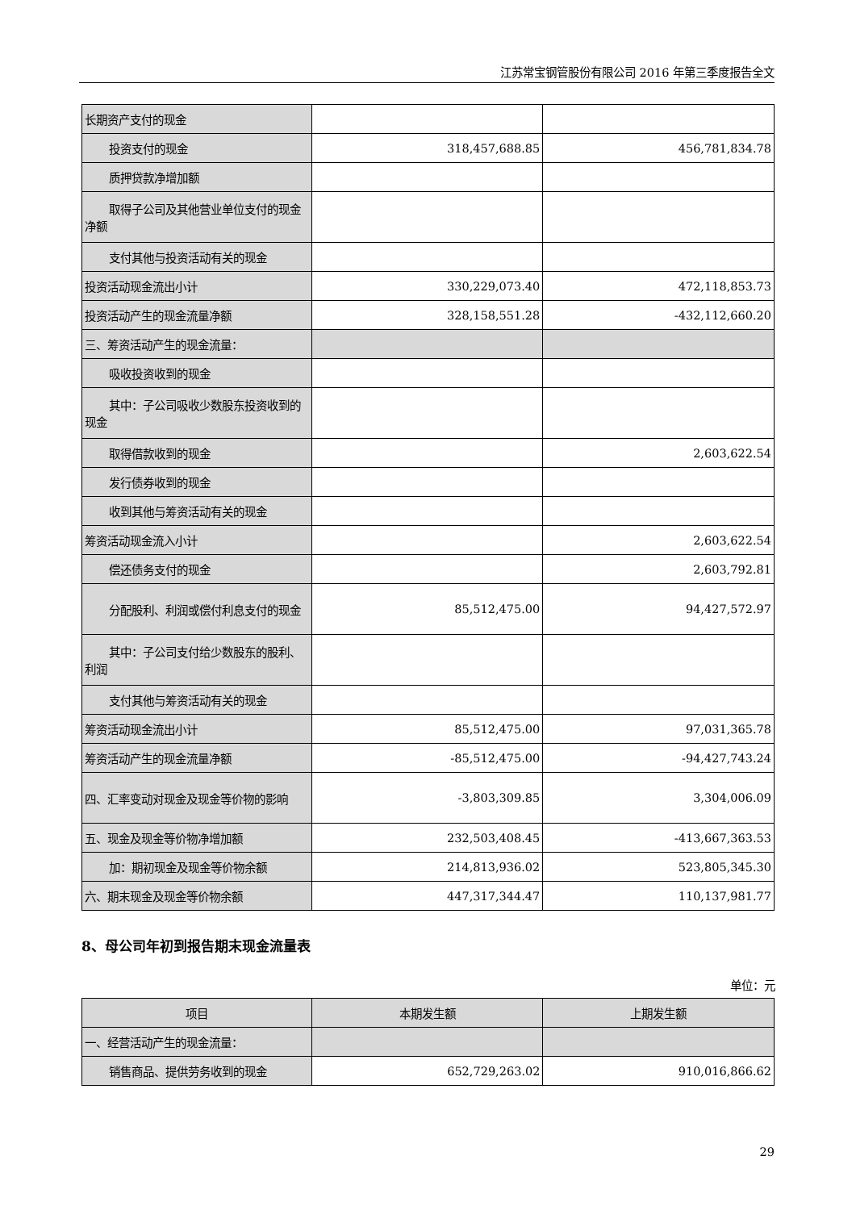江苏常宝钢管股份有限公司 2016 年第三季度报告全文
| 长期资产支付的现金 | | |
| 投资支付的现金 | 318,457,688.85 | 456,781,834.78 |
| 质押贷款净增加额 | | |
| 取得子公司及其他营业单位支付 的现金净额 | | |
| 支付其他与投资活动有关的现金 | | |
| 投资活动现金流出小计 | 330,229,073.40 | 472,118,853.73 |
| 投资活动产生的现金流量净额 | 328,158,551.28 | -432,112,660.20 |
| 三、筹资活动产生的现金流量： | | |
| 吸收投资收到的现金 | | |
| 其中：子公司吸收少数股东投资 收到的现金 | | |
| 取得借款收到的现金 | | 2,603,622.54 |
| 发行债券收到的现金 | | |
| 收到其他与筹资活动有关的现金 | | |
| 筹资活动现金流入小计 | | 2,603,622.54 |
| 偿还债务支付的现金 | | 2,603,792.81 |
| 分配股利、利润或偿付利息支付 的现金 | 85,512,475.00 | 94,427,572.97 |
| 其中：子公司支付给少数股东的 股利、利润 | | |
| 支付其他与筹资活动有关的现金 | | |
| 筹资活动现金流出小计 | 85,512,475.00 | 97,031,365.78 |
| 筹资活动产生的现金流量净额 | -85,512,475.00 | -94,427,743.24 |
| 四、汇率变动对现金及现金等价物的影响 | -3,803,309.85 | 3,304,006.09 |
| 五、现金及现金等价物净增加额 | 232,503,408.45 | -413,667,363.53 |
| 加：期初现金及现金等价物余额 | 214,813,936.02 | 523,805,345.30 |
| 六、期末现金及现金等价物余额 | 447,317,344.47 | 110,137,981.77 |
8、母公司年初到报告期末现金流量表
单位：元
| 项目 | 本期发生额 | 上期发生额 |
| --- | --- | --- |
| 一、经营活动产生的现金流量： | | |
| 销售商品、提供劳务收到的现金 | 652,729,263.02 | 910,016,866.62 |
29